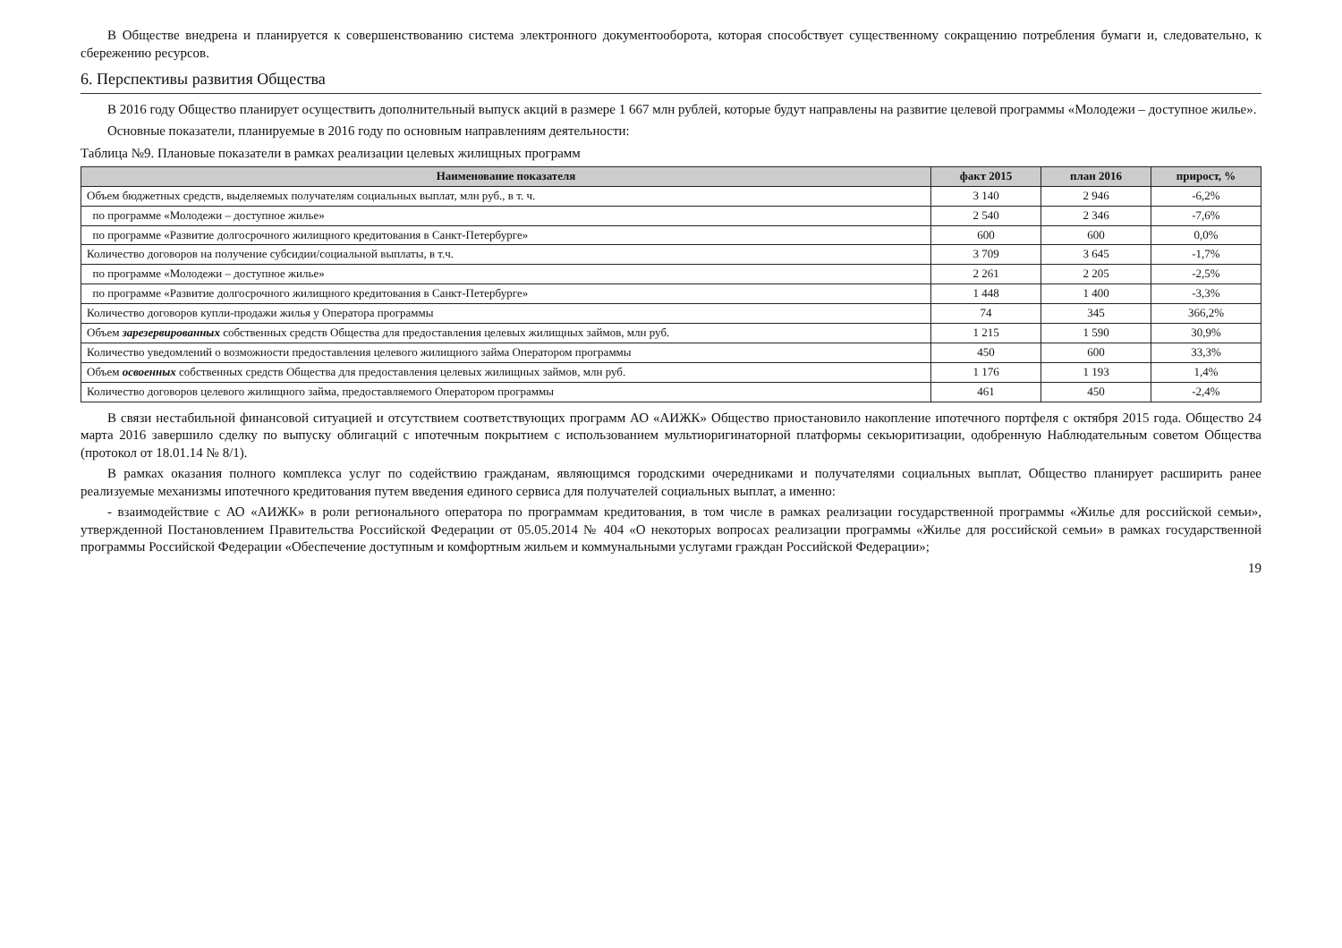В Обществе внедрена и планируется к совершенствованию система электронного документооборота, которая способствует существенному сокращению потребления бумаги и, следовательно, к сбережению ресурсов.
6. Перспективы развития Общества
В 2016 году Общество планирует осуществить дополнительный выпуск акций в размере 1 667 млн рублей, которые будут направлены на развитие целевой программы «Молодежи – доступное жилье».
Основные показатели, планируемые в 2016 году по основным направлениям деятельности:
Таблица №9. Плановые показатели в рамках реализации целевых жилищных программ
| Наименование показателя | факт 2015 | план 2016 | прирост, % |
| --- | --- | --- | --- |
| Объем бюджетных средств, выделяемых получателям социальных выплат, млн руб., в т. ч. | 3 140 | 2 946 | -6,2% |
| по программе «Молодежи – доступное жилье» | 2 540 | 2 346 | -7,6% |
| по программе «Развитие долгосрочного жилищного кредитования в Санкт-Петербурге» | 600 | 600 | 0,0% |
| Количество договоров на получение субсидии/социальной выплаты, в т.ч. | 3 709 | 3 645 | -1,7% |
| по программе «Молодежи – доступное жилье» | 2 261 | 2 205 | -2,5% |
| по программе «Развитие долгосрочного жилищного кредитования в Санкт-Петербурге» | 1 448 | 1 400 | -3,3% |
| Количество договоров купли-продажи жилья у Оператора программы | 74 | 345 | 366,2% |
| Объем зарезервированных собственных средств Общества для предоставления целевых жилищных займов, млн руб. | 1 215 | 1 590 | 30,9% |
| Количество уведомлений о возможности предоставления целевого жилищного займа Оператором программы | 450 | 600 | 33,3% |
| Объем освоенных собственных средств Общества для предоставления целевых жилищных займов, млн руб. | 1 176 | 1 193 | 1,4% |
| Количество договоров целевого жилищного займа, предоставляемого Оператором программы | 461 | 450 | -2,4% |
В связи нестабильной финансовой ситуацией и отсутствием соответствующих программ АО «АИЖК» Общество приостановило накопление ипотечного портфеля с октября 2015 года. Общество 24 марта 2016 завершило сделку по выпуску облигаций с ипотечным покрытием с использованием мультиоригинаторной платформы секьюритизации, одобренную Наблюдательным советом Общества (протокол от 18.01.14 № 8/1).
В рамках оказания полного комплекса услуг по содействию гражданам, являющимся городскими очередниками и получателями социальных выплат, Общество планирует расширить ранее реализуемые механизмы ипотечного кредитования путем введения единого сервиса для получателей социальных выплат, а именно:
- взаимодействие с АО «АИЖК» в роли регионального оператора по программам кредитования, в том числе в рамках реализации государственной программы «Жилье для российской семьи», утвержденной Постановлением Правительства Российской Федерации от 05.05.2014 № 404 «О некоторых вопросах реализации программы «Жилье для российской семьи» в рамках государственной программы Российской Федерации «Обеспечение доступным и комфортным жильем и коммунальными услугами граждан Российской Федерации»;
19